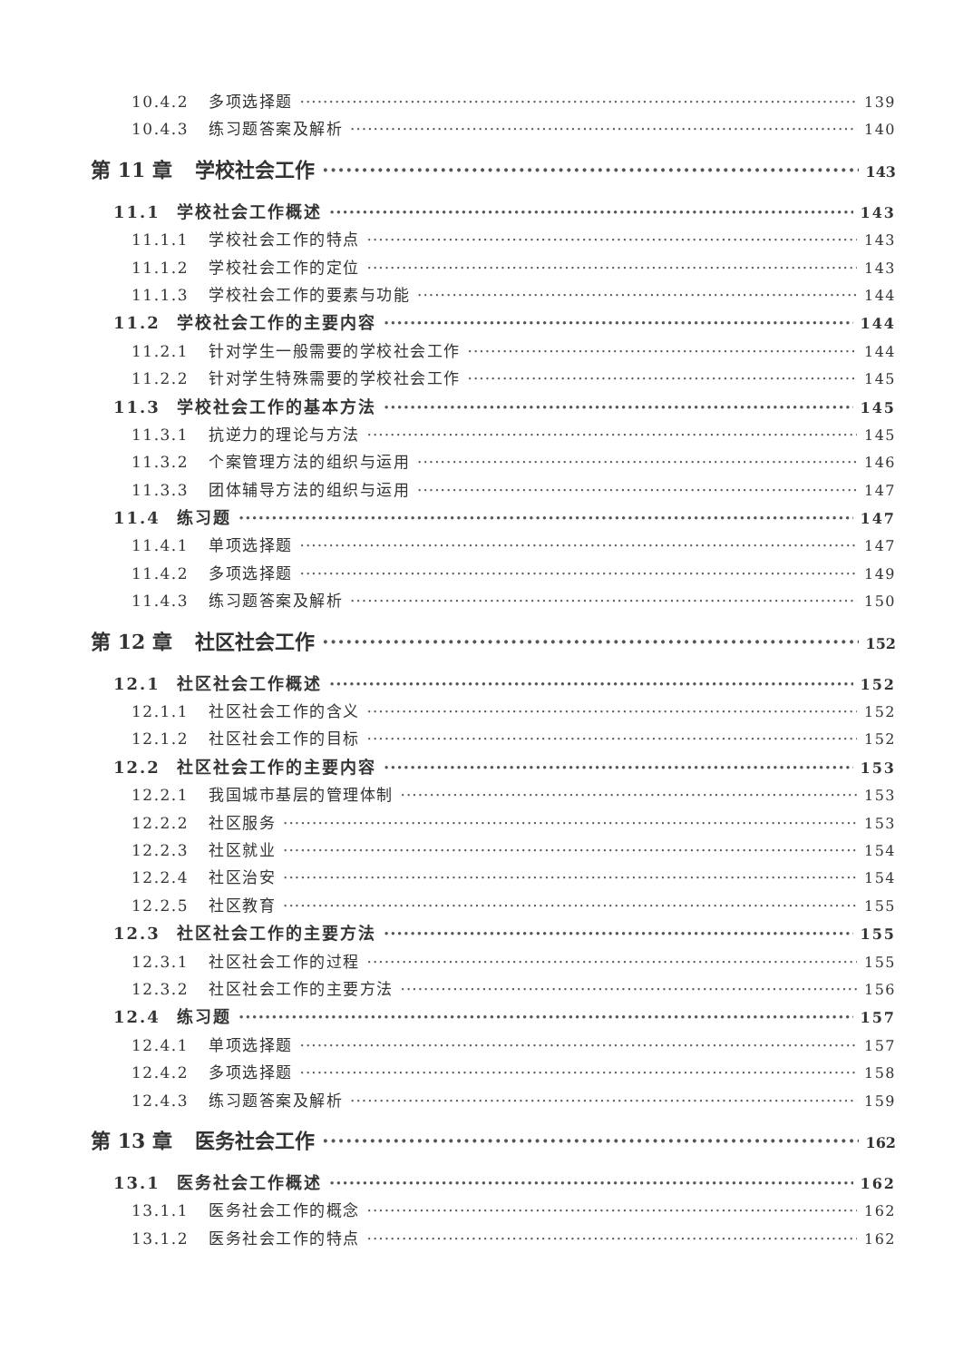10.4.2 多项选择题 139
10.4.3 练习题答案及解析 140
第 11 章 学校社会工作 143
11.1 学校社会工作概述 143
11.1.1 学校社会工作的特点 143
11.1.2 学校社会工作的定位 143
11.1.3 学校社会工作的要素与功能 144
11.2 学校社会工作的主要内容 144
11.2.1 针对学生一般需要的学校社会工作 144
11.2.2 针对学生特殊需要的学校社会工作 145
11.3 学校社会工作的基本方法 145
11.3.1 抗逆力的理论与方法 145
11.3.2 个案管理方法的组织与运用 146
11.3.3 团体辅导方法的组织与运用 147
11.4 练习题 147
11.4.1 单项选择题 147
11.4.2 多项选择题 149
11.4.3 练习题答案及解析 150
第 12 章 社区社会工作 152
12.1 社区社会工作概述 152
12.1.1 社区社会工作的含义 152
12.1.2 社区社会工作的目标 152
12.2 社区社会工作的主要内容 153
12.2.1 我国城市基层的管理体制 153
12.2.2 社区服务 153
12.2.3 社区就业 154
12.2.4 社区治安 154
12.2.5 社区教育 155
12.3 社区社会工作的主要方法 155
12.3.1 社区社会工作的过程 155
12.3.2 社区社会工作的主要方法 156
12.4 练习题 157
12.4.1 单项选择题 157
12.4.2 多项选择题 158
12.4.3 练习题答案及解析 159
第 13 章 医务社会工作 162
13.1 医务社会工作概述 162
13.1.1 医务社会工作的概念 162
13.1.2 医务社会工作的特点 162